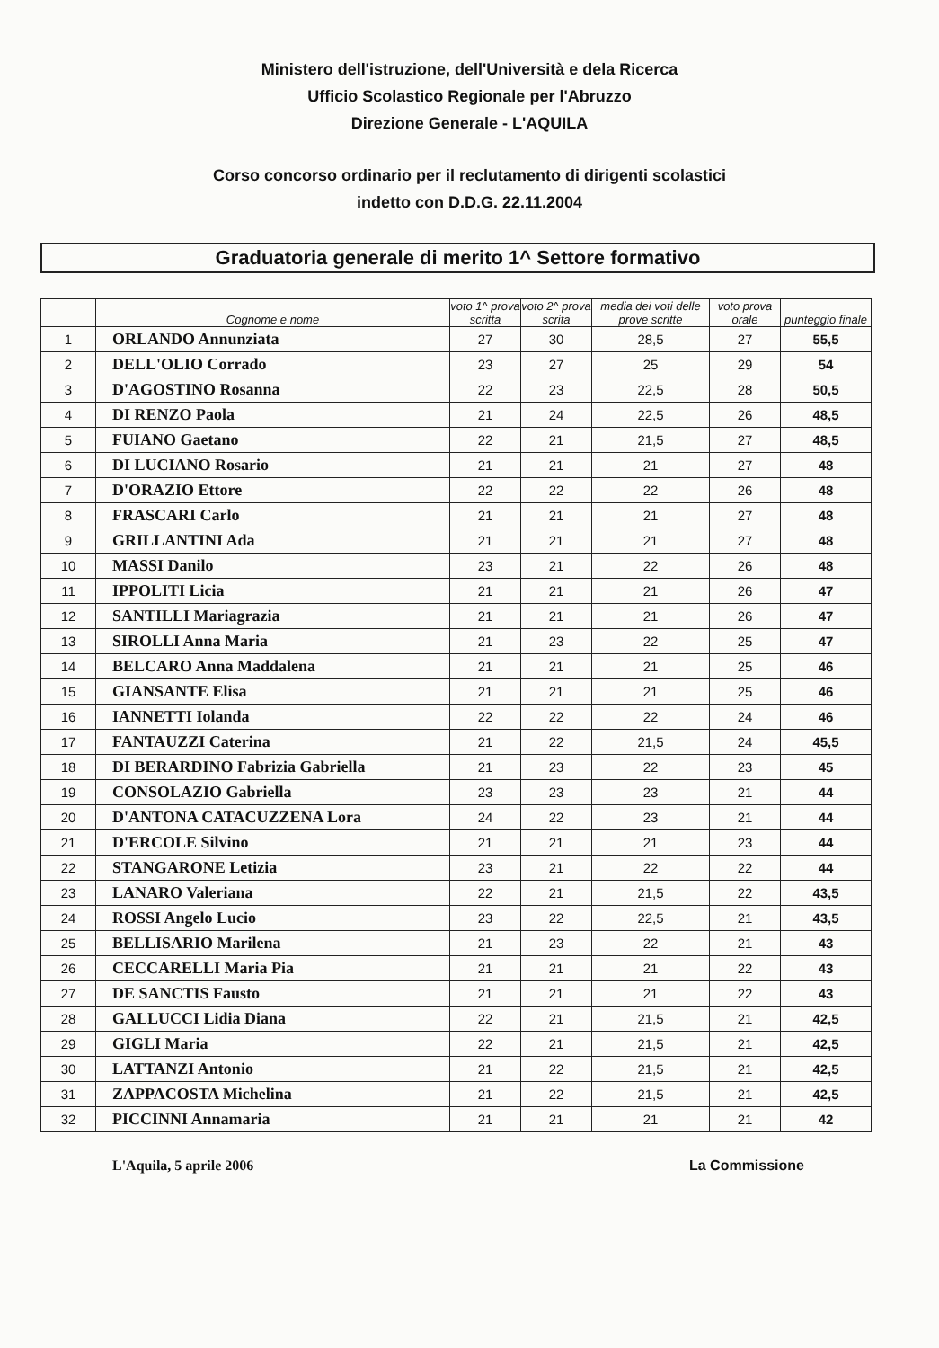Ministero dell'istruzione, dell'Università e dela Ricerca
Ufficio Scolastico Regionale per l'Abruzzo
Direzione Generale - L'AQUILA
Corso concorso ordinario per il reclutamento di dirigenti scolastici
indetto con D.D.G. 22.11.2004
Graduatoria generale di merito 1^ Settore formativo
| | Cognome e nome | voto 1^ prova scritta | voto 2^ prova scrita | media dei voti delle prove scritte | voto prova orale | punteggio finale |
| --- | --- | --- | --- | --- | --- | --- |
| 1 | ORLANDO Annunziata | 27 | 30 | 28,5 | 27 | 55,5 |
| 2 | DELL'OLIO Corrado | 23 | 27 | 25 | 29 | 54 |
| 3 | D'AGOSTINO Rosanna | 22 | 23 | 22,5 | 28 | 50,5 |
| 4 | DI RENZO Paola | 21 | 24 | 22,5 | 26 | 48,5 |
| 5 | FUIANO Gaetano | 22 | 21 | 21,5 | 27 | 48,5 |
| 6 | DI LUCIANO Rosario | 21 | 21 | 21 | 27 | 48 |
| 7 | D'ORAZIO Ettore | 22 | 22 | 22 | 26 | 48 |
| 8 | FRASCARI Carlo | 21 | 21 | 21 | 27 | 48 |
| 9 | GRILLANTINI Ada | 21 | 21 | 21 | 27 | 48 |
| 10 | MASSI Danilo | 23 | 21 | 22 | 26 | 48 |
| 11 | IPPOLITI Licia | 21 | 21 | 21 | 26 | 47 |
| 12 | SANTILLI Mariagrazia | 21 | 21 | 21 | 26 | 47 |
| 13 | SIROLLI Anna Maria | 21 | 23 | 22 | 25 | 47 |
| 14 | BELCARO Anna Maddalena | 21 | 21 | 21 | 25 | 46 |
| 15 | GIANSANTE Elisa | 21 | 21 | 21 | 25 | 46 |
| 16 | IANNETTI Iolanda | 22 | 22 | 22 | 24 | 46 |
| 17 | FANTAUZZI Caterina | 21 | 22 | 21,5 | 24 | 45,5 |
| 18 | DI BERARDINO Fabrizia Gabriella | 21 | 23 | 22 | 23 | 45 |
| 19 | CONSOLAZIO Gabriella | 23 | 23 | 23 | 21 | 44 |
| 20 | D'ANTONA CATACUZZENA Lora | 24 | 22 | 23 | 21 | 44 |
| 21 | D'ERCOLE Silvino | 21 | 21 | 21 | 23 | 44 |
| 22 | STANGARONE Letizia | 23 | 21 | 22 | 22 | 44 |
| 23 | LANARO Valeriana | 22 | 21 | 21,5 | 22 | 43,5 |
| 24 | ROSSI Angelo Lucio | 23 | 22 | 22,5 | 21 | 43,5 |
| 25 | BELLISARIO Marilena | 21 | 23 | 22 | 21 | 43 |
| 26 | CECCARELLI Maria Pia | 21 | 21 | 21 | 22 | 43 |
| 27 | DE SANCTIS Fausto | 21 | 21 | 21 | 22 | 43 |
| 28 | GALLUCCI Lidia Diana | 22 | 21 | 21,5 | 21 | 42,5 |
| 29 | GIGLI Maria | 22 | 21 | 21,5 | 21 | 42,5 |
| 30 | LATTANZI Antonio | 21 | 22 | 21,5 | 21 | 42,5 |
| 31 | ZAPPACOSTA Michelina | 21 | 22 | 21,5 | 21 | 42,5 |
| 32 | PICCINNI Annamaria | 21 | 21 | 21 | 21 | 42 |
L'Aquila, 5 aprile 2006 La Commissione